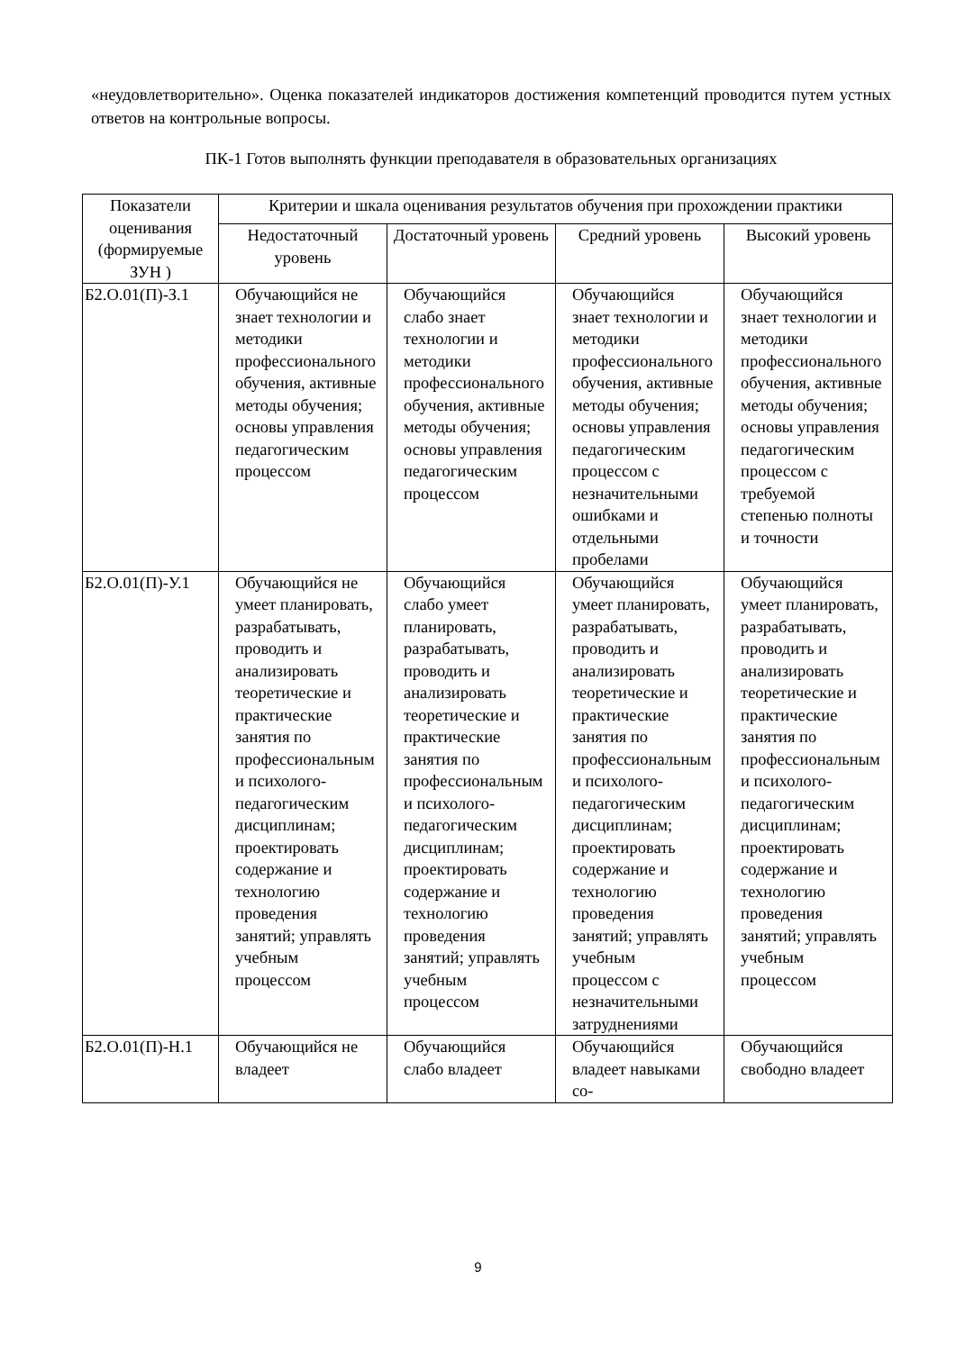«неудовлетворительно». Оценка показателей индикаторов достижения компетенций проводится путем устных ответов на контрольные вопросы.
ПК-1 Готов выполнять функции преподавателя в образовательных организациях
| Показатели оценивания (формируемые ЗУН ) | Критерии и шкала оценивания результатов обучения при прохождении практики | | | |
| --- | --- | --- | --- | --- |
| | Недостаточный уровень | Достаточный уровень | Средний уровень | Высокий уровень |
| Б2.О.01(П)-З.1 | Обучающийся не знает технологии и методики профессионального обучения, активные методы обучения; основы управления педагогическим процессом | Обучающийся слабо знает технологии и методики профессионального обучения, активные методы обучения; основы управления педагогическим процессом | Обучающийся знает технологии и методики профессионального обучения, активные методы обучения; основы управления педагогическим процессом с незначительными ошибками и отдельными пробелами | Обучающийся знает технологии и методики профессионального обучения, активные методы обучения; основы управления педагогическим процессом с требуемой степенью полноты и точности |
| Б2.О.01(П)-У.1 | Обучающийся не умеет планировать, разрабатывать, проводить и анализировать теоретические и практические занятия по профессиональным и психолого-педагогическим дисциплинам; проектировать содержание и технологию проведения занятий; управлять учебным процессом | Обучающийся слабо умеет планировать, разрабатывать, проводить и анализировать теоретические и практические занятия по профессиональным и психолого-педагогическим дисциплинам; проектировать содержание и технологию проведения занятий; управлять учебным процессом | Обучающийся умеет планировать, разрабатывать, проводить и анализировать теоретические и практические занятия по профессиональным и психолого-педагогическим дисциплинам; проектировать содержание и технологию проведения занятий; управлять учебным процессом с незначительными затруднениями | Обучающийся умеет планировать, разрабатывать, проводить и анализировать теоретические и практические занятия по профессиональным и психолого-педагогическим дисциплинам; проектировать содержание и технологию проведения занятий; управлять учебным процессом |
| Б2.О.01(П)-Н.1 | Обучающийся не владеет | Обучающийся слабо владеет | Обучающийся владеет навыками со- | Обучающийся свободно владеет |
9